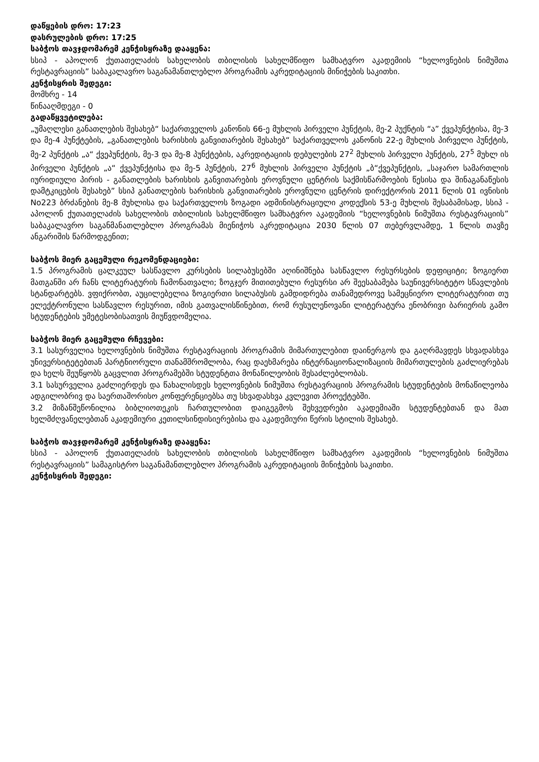დაწყების დრო: 17:23
დასრულების დრო: 17:25
საბჭოს თავჯდომარემ კენჭისყრაზე დააყენა:
სსიპ - აპოლონ ქუთათელაძის სახელობის თბილისის სახელმწიფო სამხატვრო აკადემიის “ხელოვნების ნიმუშთა რესტავრაციის” საბაკალავრო საგანამანთლებლო პროგრამის აკრედიტაციის მინიჭების საკითხი.
კენჭისყრის შედეგი:
მომხრე - 14
წინააღმდეგი - 0
გადაწყვეტილება:
„უმაღლესი განათლების შესახებ“ საქართველოს კანონის 66-ე მუხლის პირველი პუნქტის, მე-2 პუქნტის “ა” ქვეპუნქტისა, მე-3 და მე-4 პუნქტების, „განათლების ხარისხის განვითარების შესახებ“ საქართველოს კანონის 22-ე მუხლის პირველი პუნქტის, მე-2 პუნქტის „ა“ ქვეპუნქტის, მე-3 და მე-8 პუნქტების, აკრედიტაციის დებულების 27<sup>2</sup> მუხლის პირველი პუნქტის, 27<sup>5</sup> მუხლ ის პირველი პუნქტის „ა“ ქვეპუნქტისა და მე-5 პუნქტის, 27<sup>6</sup> მუხლის პირველი პუნქტის „ბ“ქვეპუნქტის, „საჯარო სამართლის იურიდიული პირის - განათლების ხარისხის განვითარების ეროვნული ცენტრის საქმისწარმოების წესისა და შინაგანაწესის დამტკიცების შესახებ” სსიპ განათლების ხარისხის განვითარების ეროვნული ცენტრის დირექტორის 2011 წლის 01 ივნისის No223 ბრძანების მე-8 მუხლისა და საქართველოს ზოგადი ადმინისტრაციული კოდექსის 53-ე მუხლის შესაბამისად, სსიპ - აპოლონ ქუთათელაძის სახელობის თბილისის სახელმწიფო სამხატვრო აკადემიის “ხელოვნების ნიმუშთა რესტავრაციის” საბაკალავრო საგანმანათლებლო პროგრამას მიენიჭოს აკრედიტაცია 2030 წლის 07 თებერვლამდე, 1 წლის თავზე ანგარიშის წარმოდგენით;
საბჭოს მიერ გაცემული რეკომენდაციები:
1.5 პროგრამის ცალკეულ სასწავლო კურსების სილაბუსებში აღინიშნება სასწავლო რესურსების დეფიციტი; ზოგიერთ მათგანში არ ჩანს ლიტერატურის ჩამონათვალი; ზოგჯერ მითითებული რესურსი არ შეესაბამება საუნივერსიტეტო სწავლების სტანდარტებს. ვფიქრობთ, აუცილებელია ზოგიერთი სილაბუსის გამდიდრება თანამედროვე სამეცნიერო ლიტერატურით თუ ელექტრონული სასწავლო რესურით, იმის გათვალისწინებით, რომ რუსულენოვანი ლიტერატურა ენობრივი ბარიერის გამო სტუდენტების უმეტესობისათვის მიუწვდომელია.
საბჭოს მიერ გაცემული რჩევები:
3.1 სასურველია ხელოვნების ნიმუშთა რესტავრაციის პროგრამის მიმართულებით დაინერგოს და გაღრმავდეს სხვადასხვა უნივერსიტეტებთან პარტნიორული თანამშრომლობა, რაც დაეხმარება ინტერნაციონალიზაციის მიმართულების გაძლიერებას და ხელს შეუწყობს გაცვლით პროგრამებში სტუდენტთა მონაწილეობის შესაძლებლობას.
3.1 სასურველია გაძლიერდეს და წახალისდეს ხელოვნების ნიმუშთა რესტავრაციის პროგრამის სტუდენტების მონაწილეობა ადგილობრივ და საერთაშორისო კონფერენციებსა თუ სხვადასხვა კვლევით პროექტებში.
3.2 მიზანშეწონილია ბიბლიოთეკის ჩართულობით დაიგეგმოს შეხვედრები აკადემიაში სტუდენტებთან და მათ ხელმძღვანელებთან აკადემიური კეთილსინდისიერებისა და აკადემიური წერის სტილის შესახებ.
საბჭოს თავჯდომარემ კენჭისყრაზე დააყენა:
სსიპ - აპოლონ ქუთათელაძის სახელობის თბილისის სახელმწიფო სამხატვრო აკადემიის “ხელოვნების ნიმუშთა რესტავრაციის” სამაგისტრო საგანამანთლებლო პროგრამის აკრედიტაციის მინიჭების საკითხი.
კენჭისყრის შედეგი: